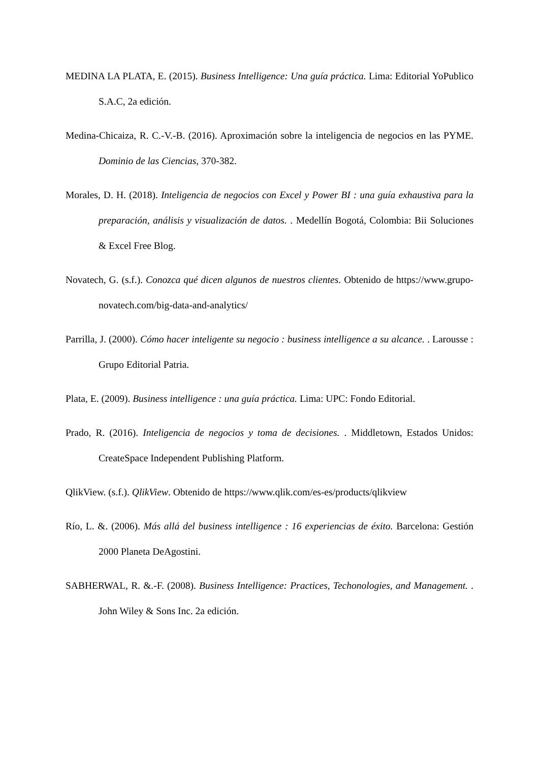MEDINA LA PLATA, E. (2015). Business Intelligence: Una guía práctica. Lima: Editorial YoPublico S.A.C, 2a edición.
Medina-Chicaiza, R. C.-V.-B. (2016). Aproximación sobre la inteligencia de negocios en las PYME. Dominio de las Ciencias, 370-382.
Morales, D. H. (2018). Inteligencia de negocios con Excel y Power BI : una guía exhaustiva para la preparación, análisis y visualización de datos. . Medellín Bogotá, Colombia: Bii Soluciones & Excel Free Blog.
Novatech, G. (s.f.). Conozca qué dicen algunos de nuestros clientes. Obtenido de https://www.grupo-novatech.com/big-data-and-analytics/
Parrilla, J. (2000). Cómo hacer inteligente su negocio : business intelligence a su alcance. . Larousse : Grupo Editorial Patria.
Plata, E. (2009). Business intelligence : una guía práctica. Lima: UPC: Fondo Editorial.
Prado, R. (2016). Inteligencia de negocios y toma de decisiones. . Middletown, Estados Unidos: CreateSpace Independent Publishing Platform.
QlikView. (s.f.). QlikView. Obtenido de https://www.qlik.com/es-es/products/qlikview
Río, L. &. (2006). Más allá del business intelligence : 16 experiencias de éxito. Barcelona: Gestión 2000 Planeta DeAgostini.
SABHERWAL, R. &.-F. (2008). Business Intelligence: Practices, Techonologies, and Management. . John Wiley & Sons Inc. 2a edición.